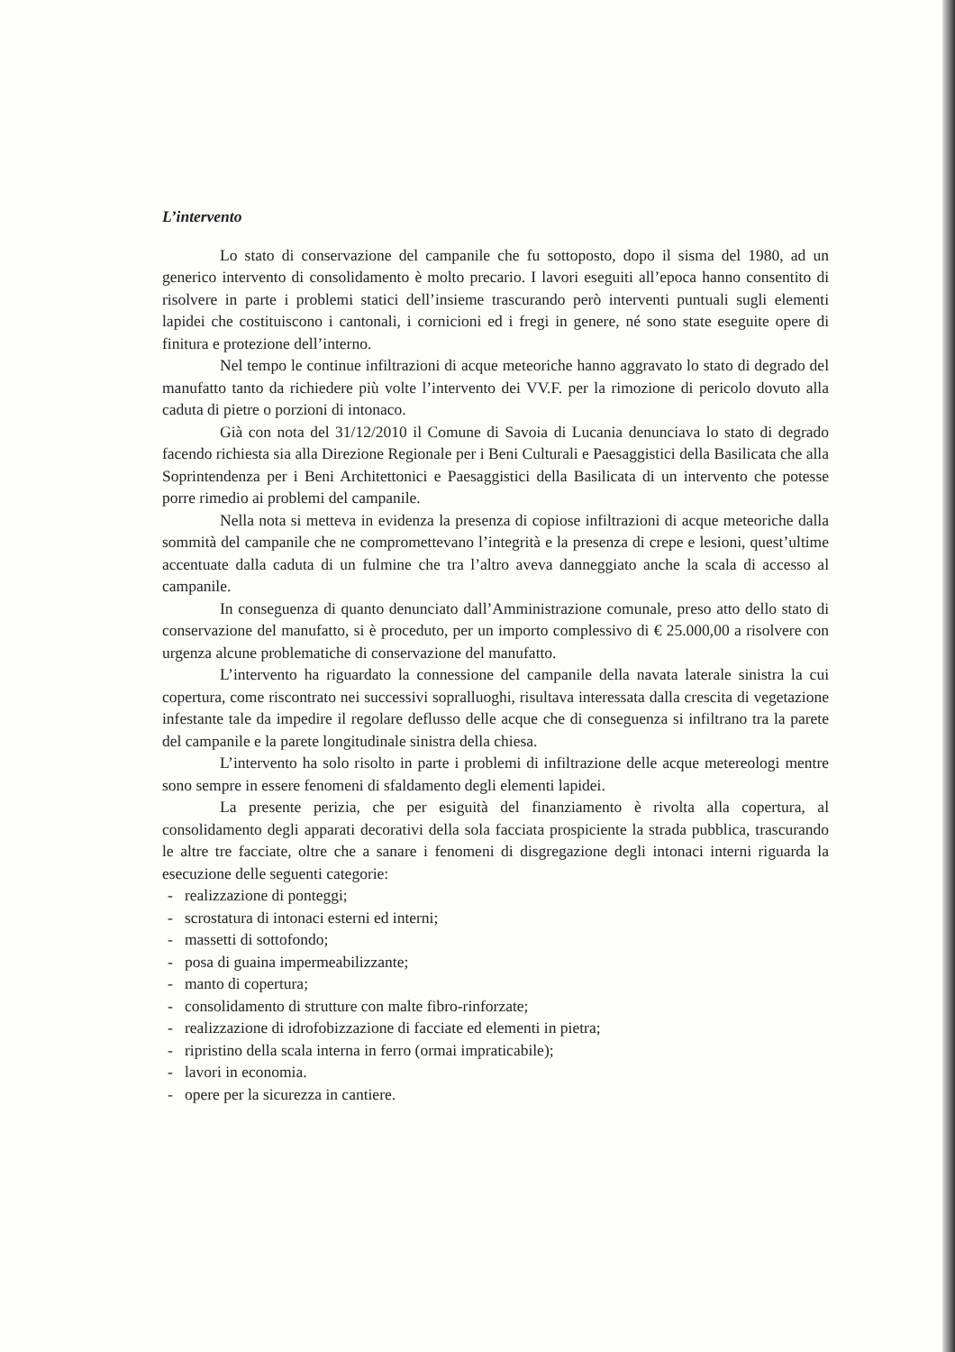L’intervento
Lo stato di conservazione del campanile che fu sottoposto, dopo il sisma del 1980, ad un generico intervento di consolidamento è molto precario. I lavori eseguiti all’epoca hanno consentito di risolvere in parte i problemi statici dell’insieme trascurando però interventi puntuali sugli elementi lapidei che costituiscono i cantonali, i cornicioni ed i fregi in genere, né sono state eseguite opere di finitura e protezione dell’interno.
Nel tempo le continue infiltrazioni di acque meteoriche hanno aggravato lo stato di degrado del manufatto tanto da richiedere più volte l’intervento dei VV.F. per la rimozione di pericolo dovuto alla caduta di pietre o porzioni di intonaco.
Già con nota del 31/12/2010 il Comune di Savoia di Lucania denunciava lo stato di degrado facendo richiesta sia alla Direzione Regionale per i Beni Culturali e Paesaggistici della Basilicata che alla Soprintendenza per i Beni Architettonici e Paesaggistici della Basilicata di un intervento che potesse porre rimedio ai problemi del campanile.
Nella nota si metteva in evidenza la presenza di copiose infiltrazioni di acque meteoriche dalla sommità del campanile che ne compromettevano l’integrità e la presenza di crepe e lesioni, quest’ultime accentuate dalla caduta di un fulmine che tra l’altro aveva danneggiato anche la scala di accesso al campanile.
In conseguenza di quanto denunciato dall’Amministrazione comunale, preso atto dello stato di conservazione del manufatto, si è proceduto, per un importo complessivo di € 25.000,00 a risolvere con urgenza alcune problematiche di conservazione del manufatto.
L’intervento ha riguardato la connessione del campanile della navata laterale sinistra la cui copertura, come riscontrato nei successivi sopralluoghi, risultava interessata dalla crescita di vegetazione infestante tale da impedire il regolare deflusso delle acque che di conseguenza si infiltrano tra la parete del campanile e la parete longitudinale sinistra della chiesa.
L’intervento ha solo risolto in parte i problemi di infiltrazione delle acque metereologi mentre sono sempre in essere fenomeni di sfaldamento degli elementi lapidei.
La presente perizia, che per esiguità del finanziamento è rivolta alla copertura, al consolidamento degli apparati decorativi della sola facciata prospiciente la strada pubblica, trascurando le altre tre facciate, oltre che a sanare i fenomeni di disgregazione degli intonaci interni riguarda la esecuzione delle seguenti categorie:
- realizzazione di ponteggi;
- scrostatura di intonaci esterni ed interni;
- massetti di sottofondo;
- posa di guaina impermeabilizzante;
- manto di copertura;
- consolidamento di strutture con malte fibro-rinforzate;
- realizzazione di idrofobizzazione di facciate ed elementi in pietra;
- ripristino della scala interna in ferro (ormai impraticabile);
- lavori in economia.
- opere per la sicurezza in cantiere.